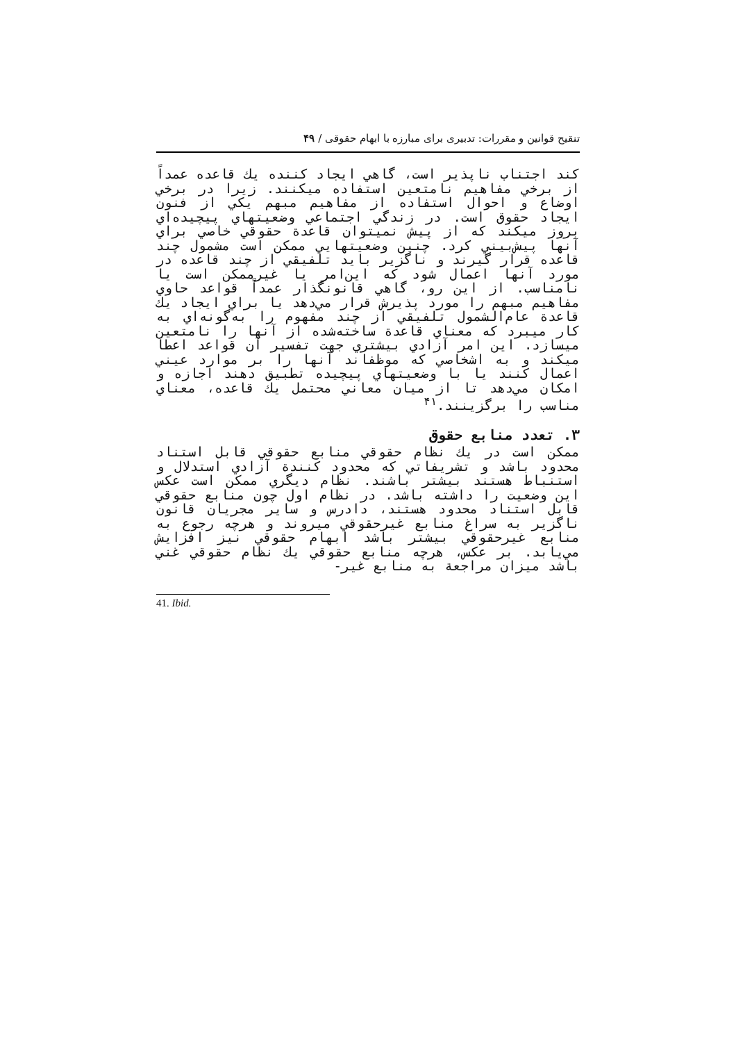تنقیح قوانین و مقررات: تدبیری برای مبارزه با ابهام حقوقی / ۴۹
كند اجتناب ناپذير است، گاهي ايجاد كننده يك قاعده عمداً از برخي مفاهيم نامتعين استفاده ميكنند. زيرا در برخي اوضاع و احوال استفاده از مفاهيم مبهم يكي از فنون ايجاد حقوق است. در زندگي اجتماعي وضعيتهاي پيچيده‌اي بروز ميكند كه از پيش نميتوان قاعدة حقوقي خاصي براي آنها پيش‌بيني كرد. چنين وضعيتهايي ممكن است مشمول چند قاعده قرار گيرند و ناگزير بايد تلفيقي از چند قاعده در مورد آنها اعمال شود كه اين‌امر يا غيرممكن است يا نامناسب. از اين رو، گاهي قانونگذار عمداً قواعد حاوي مفاهيم مبهم را مورد پذيرش قرار مي‌دهد يا براي ايجاد يك قاعدة عام‌الشمول تلفيقي از چند مفهوم را به‌گونه‌اي به كار ميبرد كه معناي قاعدة ساخته‌شده از آنها را نامتعين ميسازد. اين امر آزادي بيشتري جهت تفسير آن قواعد اعطا ميكند و به اشخاصي كه موظفاند آنها را بر موارد عيني اعمال كنند يا با وضعيتهاي پيچيده تطبيق دهند اجازه و امكان مي‌دهد تا از ميان معاني محتمل يك قاعده، معناي مناسب را برگزينند.<sup>۴۱</sup>
۳. تعدد منابع حقوق
ممكن است در يك نظام حقوقي منابع حقوقي قابل استناد محدود باشد و تشريفاتي كه محدود كنندة آزادي استدلال و استنباط هستند بيشتر باشند. نظام ديگري ممكن است عكس اين وضعيت را داشته باشد. در نظام اول چون منابع حقوقي قابل استناد محدود هستند، دادرس و ساير مجريان قانون ناگزير به سراغ منابع غيرحقوقي ميروند و هرچه رجوع به منابع غيرحقوقي بيشتر باشد ابهام حقوقي نيز افزايش مي‌يابد. بر عكس، هرچه منابع حقوقي يك نظام حقوقي غني باشد ميزان مراجعة به منابع غير-
41. Ibid.